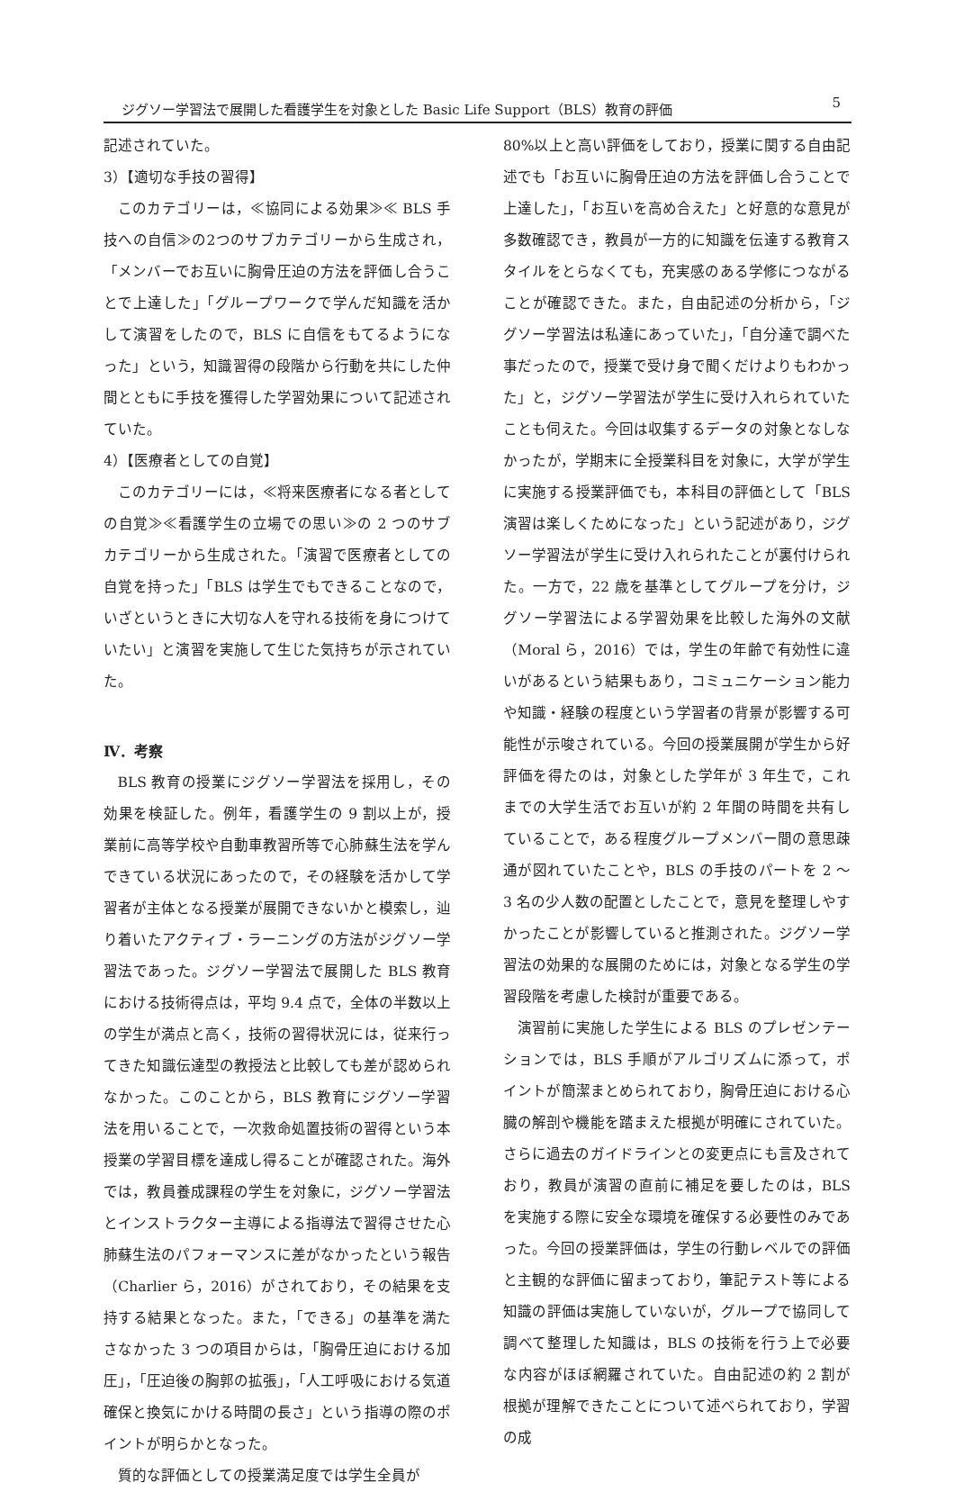ジグソー学習法で展開した看護学生を対象とした Basic Life Support（BLS）教育の評価 5
記述されていた。
3）【適切な手技の習得】
このカテゴリーは，≪協同による効果≫≪ BLS 手技への自信≫の2つのサブカテゴリーから生成され，「メンバーでお互いに胸骨圧迫の方法を評価し合うことで上達した」「グループワークで学んだ知識を活かして演習をしたので，BLS に自信をもてるようになった」という，知識習得の段階から行動を共にした仲間とともに手技を獲得した学習効果について記述されていた。
4）【医療者としての自覚】
このカテゴリーには，≪将来医療者になる者としての自覚≫≪看護学生の立場での思い≫の 2 つのサブカテゴリーから生成された。「演習で医療者としての自覚を持った」「BLS は学生でもできることなので，いざというときに大切な人を守れる技術を身につけていたい」と演習を実施して生じた気持ちが示されていた。
Ⅳ．考察
BLS 教育の授業にジグソー学習法を採用し，その効果を検証した。例年，看護学生の 9 割以上が，授業前に高等学校や自動車教習所等で心肺蘇生法を学んできている状況にあったので，その経験を活かして学習者が主体となる授業が展開できないかと模索し，辿り着いたアクティブ・ラーニングの方法がジグソー学習法であった。ジグソー学習法で展開した BLS 教育における技術得点は，平均 9.4 点で，全体の半数以上の学生が満点と高く，技術の習得状況には，従来行ってきた知識伝達型の教授法と比較しても差が認められなかった。このことから，BLS 教育にジグソー学習法を用いることで，一次救命処置技術の習得という本授業の学習目標を達成し得ることが確認された。海外では，教員養成課程の学生を対象に，ジグソー学習法とインストラクター主導による指導法で習得させた心肺蘇生法のパフォーマンスに差がなかったという報告（Charlier ら，2016）がされており，その結果を支持する結果となった。また，「できる」の基準を満たさなかった 3 つの項目からは，「胸骨圧迫における加圧」，「圧迫後の胸郭の拡張」，「人工呼吸における気道確保と換気にかける時間の長さ」という指導の際のポイントが明らかとなった。
質的な評価としての授業満足度では学生全員が
80%以上と高い評価をしており，授業に関する自由記述でも「お互いに胸骨圧迫の方法を評価し合うことで上達した」，「お互いを高め合えた」と好意的な意見が多数確認でき，教員が一方的に知識を伝達する教育スタイルをとらなくても，充実感のある学修につながることが確認できた。また，自由記述の分析から，「ジグソー学習法は私達にあっていた」，「自分達で調べた事だったので，授業で受け身で聞くだけよりもわかった」と，ジグソー学習法が学生に受け入れられていたことも伺えた。今回は収集するデータの対象となしなかったが，学期末に全授業科目を対象に，大学が学生に実施する授業評価でも，本科目の評価として「BLS 演習は楽しくためになった」という記述があり，ジグソー学習法が学生に受け入れられたことが裏付けられた。一方で，22 歳を基準としてグループを分け，ジグソー学習法による学習効果を比較した海外の文献（Moral ら，2016）では，学生の年齢で有効性に違いがあるという結果もあり，コミュニケーション能力や知識・経験の程度という学習者の背景が影響する可能性が示唆されている。今回の授業展開が学生から好評価を得たのは，対象とした学年が 3 年生で，これまでの大学生活でお互いが約 2 年間の時間を共有していることで，ある程度グループメンバー間の意思疎通が図れていたことや，BLS の手技のパートを 2 ～ 3 名の少人数の配置としたことで，意見を整理しやすかったことが影響していると推測された。ジグソー学習法の効果的な展開のためには，対象となる学生の学習段階を考慮した検討が重要である。
演習前に実施した学生による BLS のプレゼンテーションでは，BLS 手順がアルゴリズムに添って，ポイントが簡潔まとめられており，胸骨圧迫における心臓の解剖や機能を踏まえた根拠が明確にされていた。さらに過去のガイドラインとの変更点にも言及されており，教員が演習の直前に補足を要したのは，BLS を実施する際に安全な環境を確保する必要性のみであった。今回の授業評価は，学生の行動レベルでの評価と主観的な評価に留まっており，筆記テスト等による知識の評価は実施していないが，グループで協同して調べて整理した知識は，BLS の技術を行う上で必要な内容がほぼ網羅されていた。自由記述の約 2 割が根拠が理解できたことについて述べられており，学習の成